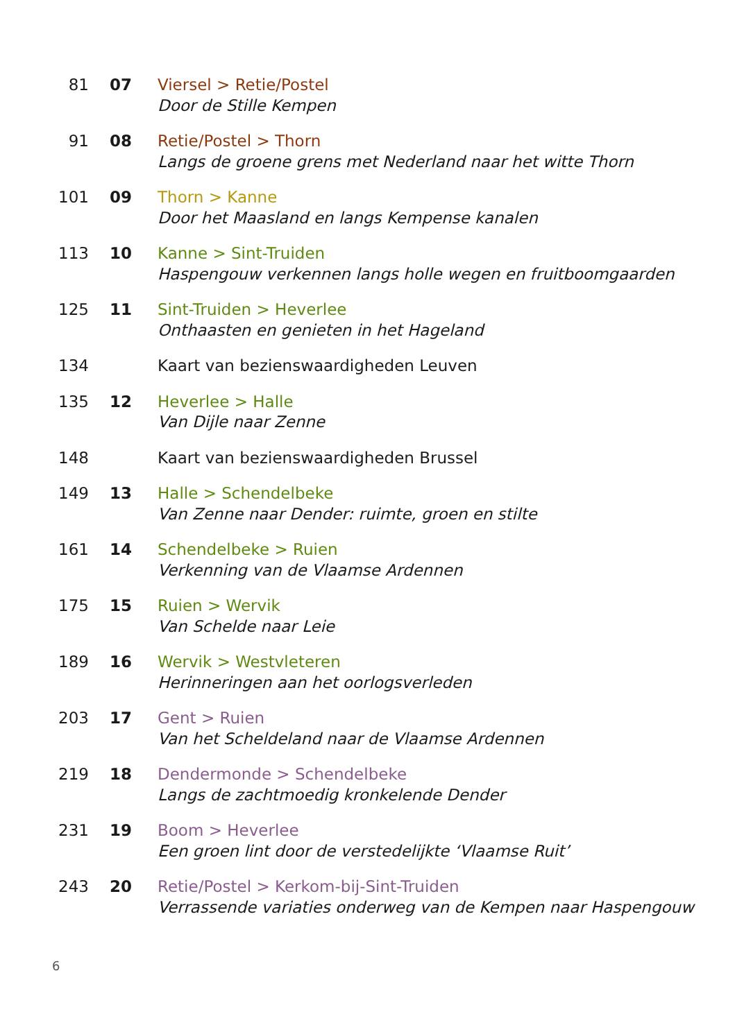81 07 Viersel > Retie/Postel
Door de Stille Kempen
91 08 Retie/Postel > Thorn
Langs de groene grens met Nederland naar het witte Thorn
101 09 Thorn > Kanne
Door het Maasland en langs Kempense kanalen
113 10 Kanne > Sint-Truiden
Haspengouw verkennen langs holle wegen en fruitboomgaarden
125 11 Sint-Truiden > Heverlee
Onthaasten en genieten in het Hageland
134 Kaart van bezienswaardigheden Leuven
135 12 Heverlee > Halle
Van Dijle naar Zenne
148 Kaart van bezienswaardigheden Brussel
149 13 Halle > Schendelbeke
Van Zenne naar Dender: ruimte, groen en stilte
161 14 Schendelbeke > Ruien
Verkenning van de Vlaamse Ardennen
175 15 Ruien > Wervik
Van Schelde naar Leie
189 16 Wervik > Westvleteren
Herinneringen aan het oorlogsverleden
203 17 Gent > Ruien
Van het Scheldeland naar de Vlaamse Ardennen
219 18 Dendermonde > Schendelbeke
Langs de zachtmoedig kronkelende Dender
231 19 Boom > Heverlee
Een groen lint door de verstedelijkte ‘Vlaamse Ruit’
243 20 Retie/Postel > Kerkom-bij-Sint-Truiden
Verrassende variaties onderweg van de Kempen naar Haspengouw
6